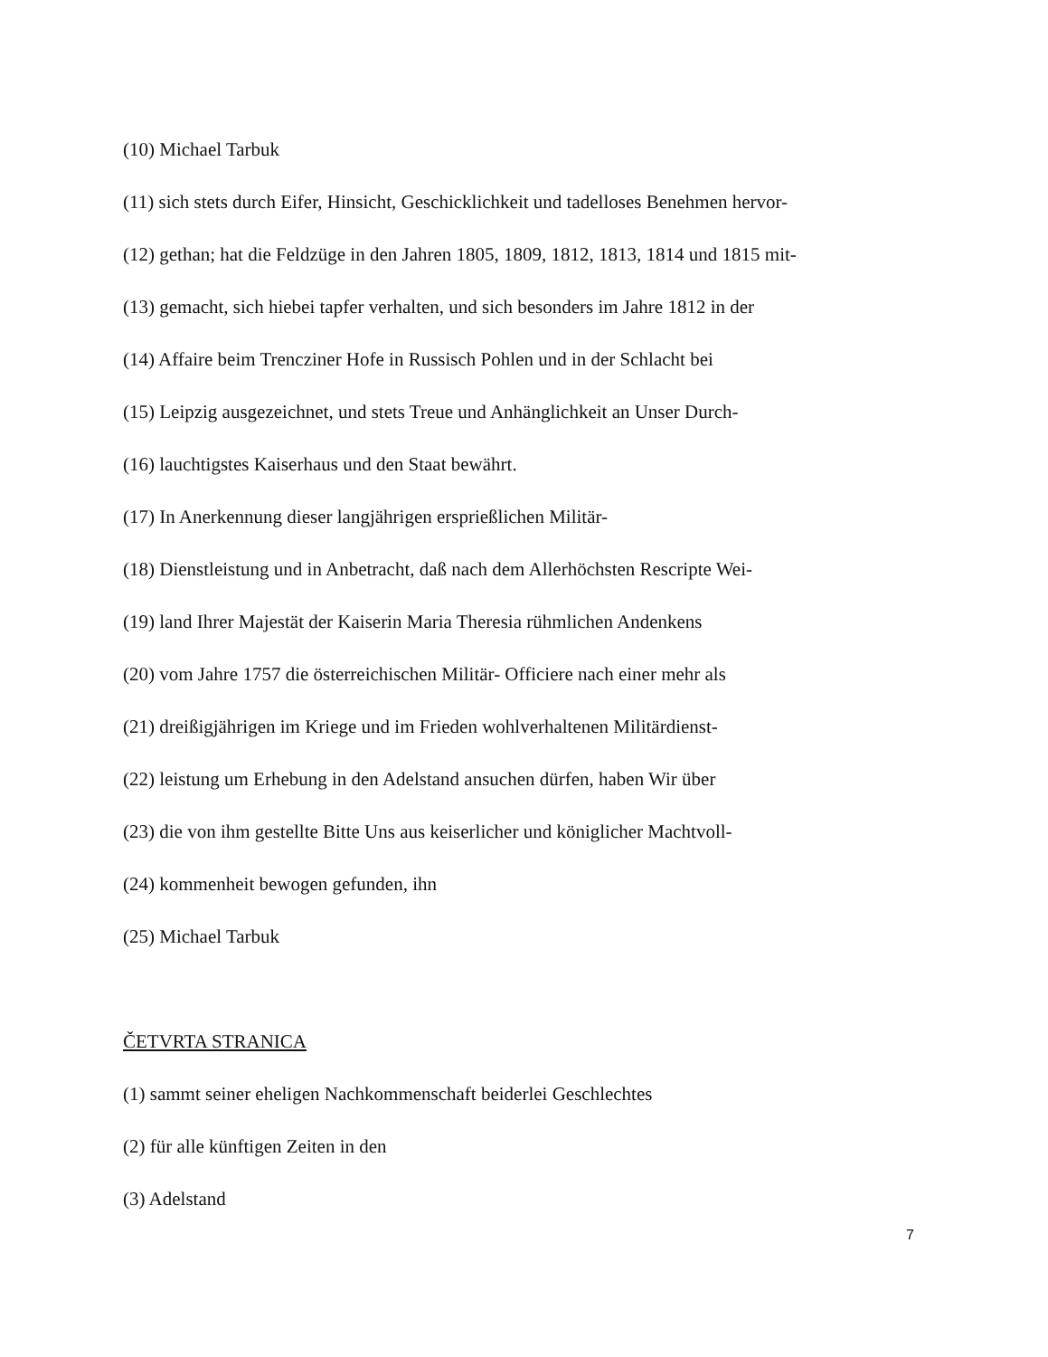(10) Michael Tarbuk
(11) sich stets durch Eifer, Hinsicht, Geschicklichkeit und tadelloses Benehmen hervor-
(12) gethan; hat die Feldzüge in den Jahren 1805, 1809, 1812, 1813, 1814 und 1815 mit-
(13) gemacht, sich hiebei tapfer verhalten, und sich besonders im Jahre 1812 in der
(14) Affaire beim Trencziner Hofe in Russisch Pohlen und in der Schlacht bei
(15) Leipzig ausgezeichnet, und stets Treue und Anhänglichkeit an Unser Durch-
(16) lauchtigstes Kaiserhaus und den Staat bewährt.
(17) In Anerkennung dieser langjährigen ersprießlichen Militär-
(18) Dienstleistung und in Anbetracht, daß nach dem Allerhöchsten Rescripte Wei-
(19) land Ihrer Majestät der Kaiserin Maria Theresia rühmlichen Andenkens
(20) vom Jahre 1757 die österreichischen Militär- Officiere nach einer mehr als
(21) dreißigjährigen im Kriege und im Frieden wohlverhaltenen Militärdienst-
(22) leistung um Erhebung in den Adelstand ansuchen dürfen, haben Wir über
(23) die von ihm gestellte Bitte Uns aus keiserlicher und königlicher Machtvoll-
(24) kommenheit bewogen gefunden, ihn
(25) Michael Tarbuk
ČETVRTA STRANICA
(1) sammt seiner eheligen Nachkommenschaft beiderlei Geschlechtes
(2) für alle künftigen Zeiten in den
(3) Adelstand
7